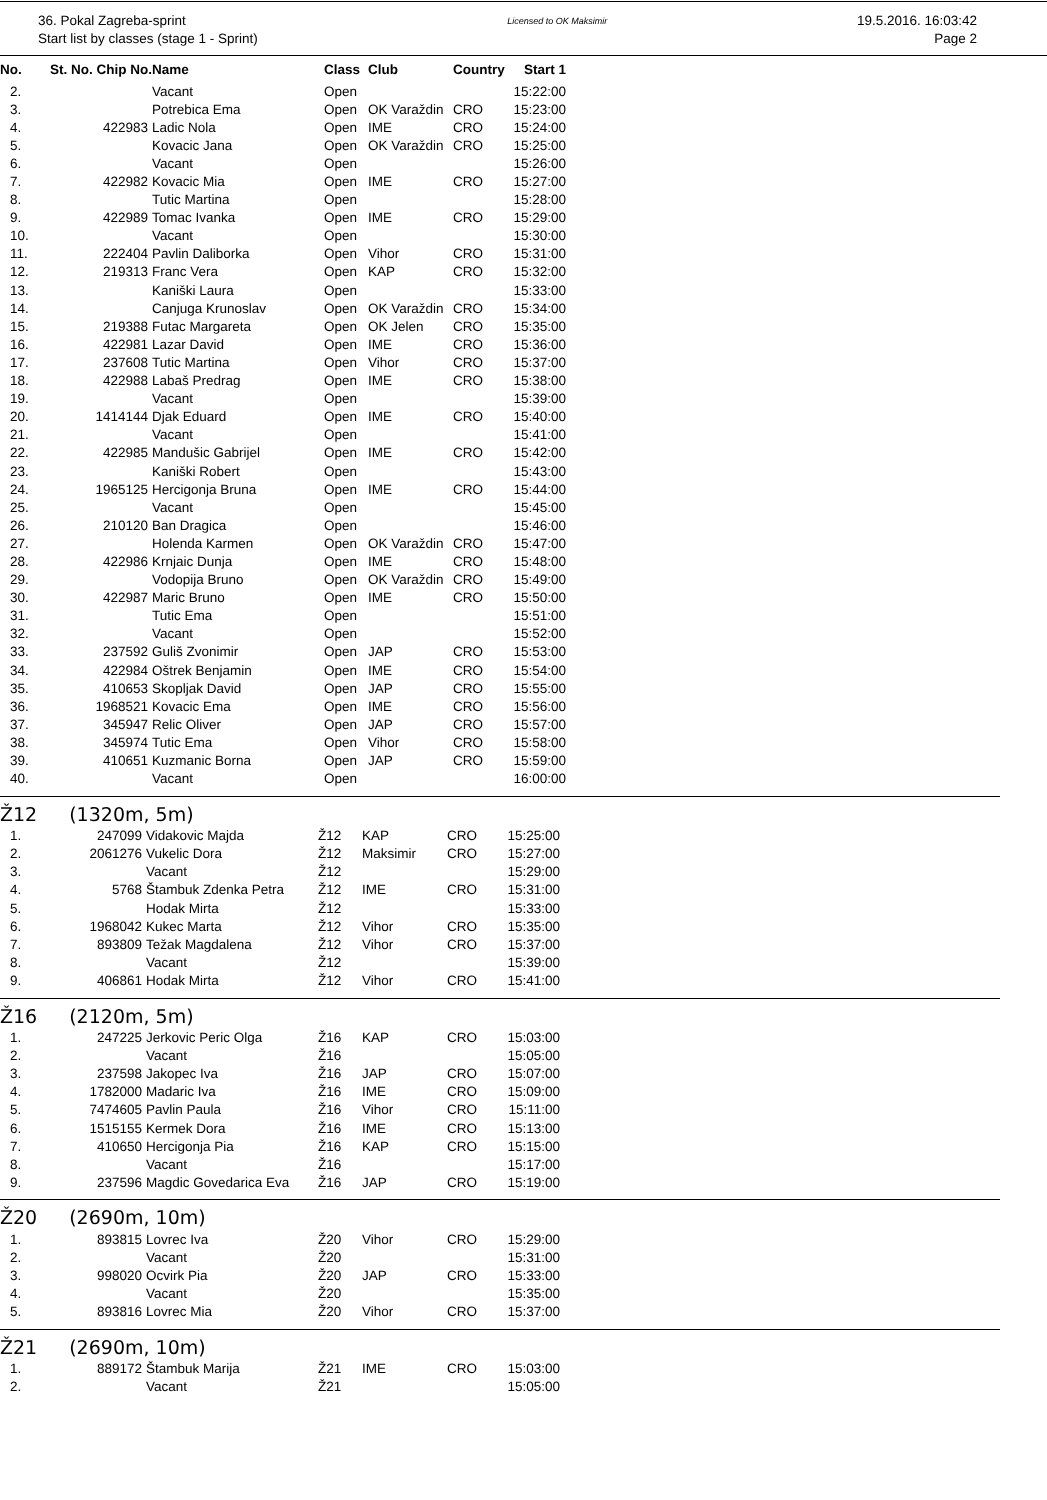36. Pokal Zagreba-sprint
Start list by classes (stage 1 - Sprint)
Licensed to OK Maksimir
19.5.2016. 16:03:42
Page 2
| No. | St. No. Chip No. | Name | Class | Club | Country | Start 1 |
| --- | --- | --- | --- | --- | --- | --- |
| 2. | | Vacant | Open | | | 15:22:00 |
| 3. | | Potrebica Ema | Open | OK Varaždin | CRO | 15:23:00 |
| 4. | 422983 | Ladic Nola | Open | IME | CRO | 15:24:00 |
| 5. | | Kovacic Jana | Open | OK Varaždin | CRO | 15:25:00 |
| 6. | | Vacant | Open | | | 15:26:00 |
| 7. | 422982 | Kovacic Mia | Open | IME | CRO | 15:27:00 |
| 8. | | Tutic Martina | Open | | | 15:28:00 |
| 9. | 422989 | Tomac Ivanka | Open | IME | CRO | 15:29:00 |
| 10. | | Vacant | Open | | | 15:30:00 |
| 11. | 222404 | Pavlin Daliborka | Open | Vihor | CRO | 15:31:00 |
| 12. | 219313 | Franc Vera | Open | KAP | CRO | 15:32:00 |
| 13. | | Kaniški Laura | Open | | | 15:33:00 |
| 14. | | Canjuga Krunoslav | Open | OK Varaždin | CRO | 15:34:00 |
| 15. | 219388 | Futac Margareta | Open | OK Jelen | CRO | 15:35:00 |
| 16. | 422981 | Lazar David | Open | IME | CRO | 15:36:00 |
| 17. | 237608 | Tutic Martina | Open | Vihor | CRO | 15:37:00 |
| 18. | 422988 | Labaš Predrag | Open | IME | CRO | 15:38:00 |
| 19. | | Vacant | Open | | | 15:39:00 |
| 20. | 1414144 | Djak Eduard | Open | IME | CRO | 15:40:00 |
| 21. | | Vacant | Open | | | 15:41:00 |
| 22. | 422985 | Mandušic Gabrijel | Open | IME | CRO | 15:42:00 |
| 23. | | Kaniški Robert | Open | | | 15:43:00 |
| 24. | 1965125 | Hercigonja Bruna | Open | IME | CRO | 15:44:00 |
| 25. | | Vacant | Open | | | 15:45:00 |
| 26. | 210120 | Ban Dragica | Open | | | 15:46:00 |
| 27. | | Holenda Karmen | Open | OK Varaždin | CRO | 15:47:00 |
| 28. | 422986 | Krnjaic Dunja | Open | IME | CRO | 15:48:00 |
| 29. | | Vodopija Bruno | Open | OK Varaždin | CRO | 15:49:00 |
| 30. | 422987 | Maric Bruno | Open | IME | CRO | 15:50:00 |
| 31. | | Tutic Ema | Open | | | 15:51:00 |
| 32. | | Vacant | Open | | | 15:52:00 |
| 33. | 237592 | Guliš Zvonimir | Open | JAP | CRO | 15:53:00 |
| 34. | 422984 | Oštrek Benjamin | Open | IME | CRO | 15:54:00 |
| 35. | 410653 | Skopljak David | Open | JAP | CRO | 15:55:00 |
| 36. | 1968521 | Kovacic Ema | Open | IME | CRO | 15:56:00 |
| 37. | 345947 | Relic Oliver | Open | JAP | CRO | 15:57:00 |
| 38. | 345974 | Tutic Ema | Open | Vihor | CRO | 15:58:00 |
| 39. | 410651 | Kuzmanic Borna | Open | JAP | CRO | 15:59:00 |
| 40. | | Vacant | Open | | | 16:00:00 |
Ž12 (1320m, 5m)
| 1. | 247099 | Vidakovic Majda | Ž12 | KAP | CRO | 15:25:00 |
| 2. | 2061276 | Vukelic Dora | Ž12 | Maksimir | CRO | 15:27:00 |
| 3. | | Vacant | Ž12 | | | 15:29:00 |
| 4. | 5768 | Štambuk Zdenka Petra | Ž12 | IME | CRO | 15:31:00 |
| 5. | | Hodak Mirta | Ž12 | | | 15:33:00 |
| 6. | 1968042 | Kukec Marta | Ž12 | Vihor | CRO | 15:35:00 |
| 7. | 893809 | Težak Magdalena | Ž12 | Vihor | CRO | 15:37:00 |
| 8. | | Vacant | Ž12 | | | 15:39:00 |
| 9. | 406861 | Hodak Mirta | Ž12 | Vihor | CRO | 15:41:00 |
Ž16 (2120m, 5m)
| 1. | 247225 | Jerkovic Peric Olga | Ž16 | KAP | CRO | 15:03:00 |
| 2. | | Vacant | Ž16 | | | 15:05:00 |
| 3. | 237598 | Jakopec Iva | Ž16 | JAP | CRO | 15:07:00 |
| 4. | 1782000 | Madaric Iva | Ž16 | IME | CRO | 15:09:00 |
| 5. | 7474605 | Pavlin Paula | Ž16 | Vihor | CRO | 15:11:00 |
| 6. | 1515155 | Kermek Dora | Ž16 | IME | CRO | 15:13:00 |
| 7. | 410650 | Hercigonja Pia | Ž16 | KAP | CRO | 15:15:00 |
| 8. | | Vacant | Ž16 | | | 15:17:00 |
| 9. | 237596 | Magdic Govedarica Eva | Ž16 | JAP | CRO | 15:19:00 |
Ž20 (2690m, 10m)
| 1. | 893815 | Lovrec Iva | Ž20 | Vihor | CRO | 15:29:00 |
| 2. | | Vacant | Ž20 | | | 15:31:00 |
| 3. | 998020 | Ocvirk Pia | Ž20 | JAP | CRO | 15:33:00 |
| 4. | | Vacant | Ž20 | | | 15:35:00 |
| 5. | 893816 | Lovrec Mia | Ž20 | Vihor | CRO | 15:37:00 |
Ž21 (2690m, 10m)
| 1. | 889172 | Štambuk Marija | Ž21 | IME | CRO | 15:03:00 |
| 2. | | Vacant | Ž21 | | | 15:05:00 |